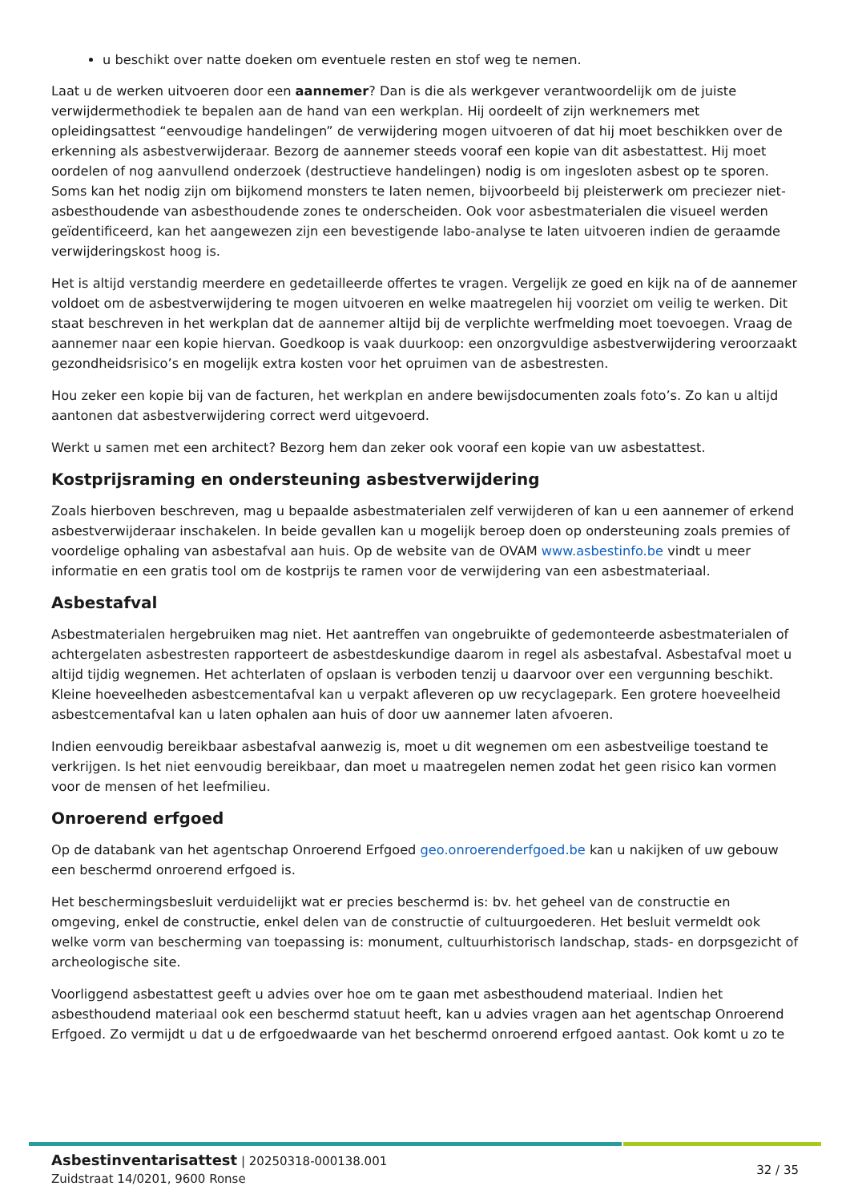u beschikt over natte doeken om eventuele resten en stof weg te nemen.
Laat u de werken uitvoeren door een aannemer? Dan is die als werkgever verantwoordelijk om de juiste verwijdermethodiek te bepalen aan de hand van een werkplan. Hij oordeelt of zijn werknemers met opleidingsattest “eenvoudige handelingen” de verwijdering mogen uitvoeren of dat hij moet beschikken over de erkenning als asbestverwijderaar. Bezorg de aannemer steeds vooraf een kopie van dit asbestattest. Hij moet oordelen of nog aanvullend onderzoek (destructieve handelingen) nodig is om ingesloten asbest op te sporen. Soms kan het nodig zijn om bijkomend monsters te laten nemen, bijvoorbeeld bij pleisterwerk om preciezer niet-asbesthoudende van asbesthoudende zones te onderscheiden. Ook voor asbestmaterialen die visueel werden geïdentificeerd, kan het aangewezen zijn een bevestigende labo-analyse te laten uitvoeren indien de geraamde verwijderingskost hoog is.
Het is altijd verstandig meerdere en gedetailleerde offertes te vragen. Vergelijk ze goed en kijk na of de aannemer voldoet om de asbestverwijdering te mogen uitvoeren en welke maatregelen hij voorziet om veilig te werken. Dit staat beschreven in het werkplan dat de aannemer altijd bij de verplichte werfmelding moet toevoegen. Vraag de aannemer naar een kopie hiervan. Goedkoop is vaak duurkoop: een onzorgvuldige asbestverwijdering veroorzaakt gezondheidsrisico’s en mogelijk extra kosten voor het opruimen van de asbestresten.
Hou zeker een kopie bij van de facturen, het werkplan en andere bewijsdocumenten zoals foto’s. Zo kan u altijd aantonen dat asbestverwijdering correct werd uitgevoerd.
Werkt u samen met een architect? Bezorg hem dan zeker ook vooraf een kopie van uw asbestattest.
Kostprijsraming en ondersteuning asbestverwijdering
Zoals hierboven beschreven, mag u bepaalde asbestmaterialen zelf verwijderen of kan u een aannemer of erkend asbestverwijderaar inschakelen. In beide gevallen kan u mogelijk beroep doen op ondersteuning zoals premies of voordelige ophaling van asbestafval aan huis. Op de website van de OVAM www.asbestinfo.be vindt u meer informatie en een gratis tool om de kostprijs te ramen voor de verwijdering van een asbestmateriaal.
Asbestafval
Asbestmaterialen hergebruiken mag niet. Het aantreffen van ongebruikte of gedemonteerde asbestmaterialen of achtergelaten asbestresten rapporteert de asbestdeskundige daarom in regel als asbestafval. Asbestafval moet u altijd tijdig wegnemen. Het achterlaten of opslaan is verboden tenzij u daarvoor over een vergunning beschikt. Kleine hoeveelheden asbestcementafval kan u verpakt afleveren op uw recyclagepark. Een grotere hoeveelheid asbestcementafval kan u laten ophalen aan huis of door uw aannemer laten afvoeren.
Indien eenvoudig bereikbaar asbestafval aanwezig is, moet u dit wegnemen om een asbestveilige toestand te verkrijgen. Is het niet eenvoudig bereikbaar, dan moet u maatregelen nemen zodat het geen risico kan vormen voor de mensen of het leefmilieu.
Onroerend erfgoed
Op de databank van het agentschap Onroerend Erfgoed geo.onroerenderfgoed.be kan u nakijken of uw gebouw een beschermd onroerend erfgoed is.
Het beschermingsbesluit verduidelijkt wat er precies beschermd is: bv. het geheel van de constructie en omgeving, enkel de constructie, enkel delen van de constructie of cultuurgoederen. Het besluit vermeldt ook welke vorm van bescherming van toepassing is: monument, cultuurhistorisch landschap, stads- en dorpsgezicht of archeologische site.
Voorliggend asbestattest geeft u advies over hoe om te gaan met asbesthoudend materiaal. Indien het asbesthoudend materiaal ook een beschermd statuut heeft, kan u advies vragen aan het agentschap Onroerend Erfgoed. Zo vermijdt u dat u de erfgoedwaarde van het beschermd onroerend erfgoed aantast. Ook komt u zo te
Asbestinventarisattest | 20250318-000138.001
Zuidstraat 14/0201, 9600 Ronse
32 / 35